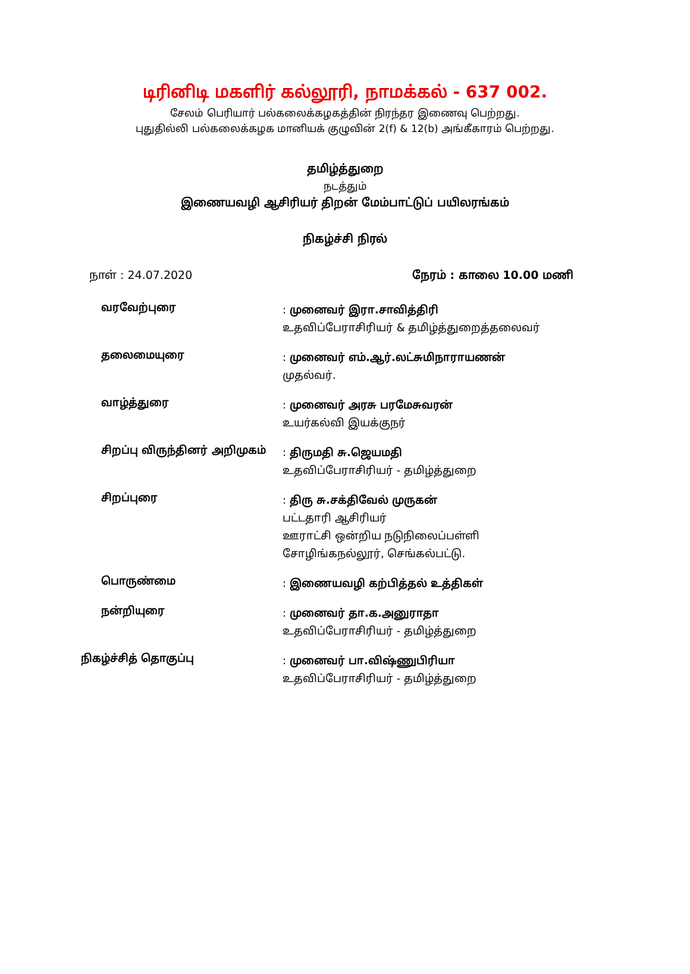டிரினிடி மகளிர் கல்லூரி, நாமக்கல் - 637 002.
சேலம் பெரியார் பல்கலைக்கழகத்தின் நிரந்தர இணைவு பெற்றது.
புதுதில்லி பல்கலைக்கழக மானியக் குழுவின் 2(f) & 12(b) அங்கீகாரம் பெற்றது.
தமிழ்த்துறை
நடத்தும்
இணையவழி ஆசிரியர் திறன் மேம்பாட்டுப் பயிலரங்கம்
நிகழ்ச்சி நிரல்
நாள் : 24.07.2020 நேரம் : காலை 10.00 மணி
வரவேற்புரை
: முனைவர் இரா.சாவித்திரி
உதவிப்பேராசிரியர் & தமிழ்த்துறைத்தலைவர்
தலைமையுரை
: முனைவர் எம்.ஆர்.லட்சுமிநாராயணன்
முதல்வர்.
வாழ்த்துரை
: முனைவர் அரசு பரமேசுவரன்
உயர்கல்வி இயக்குநர்
சிறப்பு விருந்தினர் அறிமுகம்
: திருமதி சு.ஜெயமதி
உதவிப்பேராசிரியர் - தமிழ்த்துறை
சிறப்புரை
: திரு சு.சக்திவேல் முருகன்
பட்டதாரி ஆசிரியர்
ஊராட்சி ஒன்றிய நடுநிலைப்பள்ளி
சோழிங்கநல்லூர், செங்கல்பட்டு.
பொருண்மை
: இணையவழி கற்பித்தல் உத்திகள்
நன்றியுரை
: முனைவர் தா.க.அனுராதா
உதவிப்பேராசிரியர் - தமிழ்த்துறை
நிகழ்ச்சித் தொகுப்பு
: முனைவர் பா.விஷ்ணுபிரியா
உதவிப்பேராசிரியர் - தமிழ்த்துறை